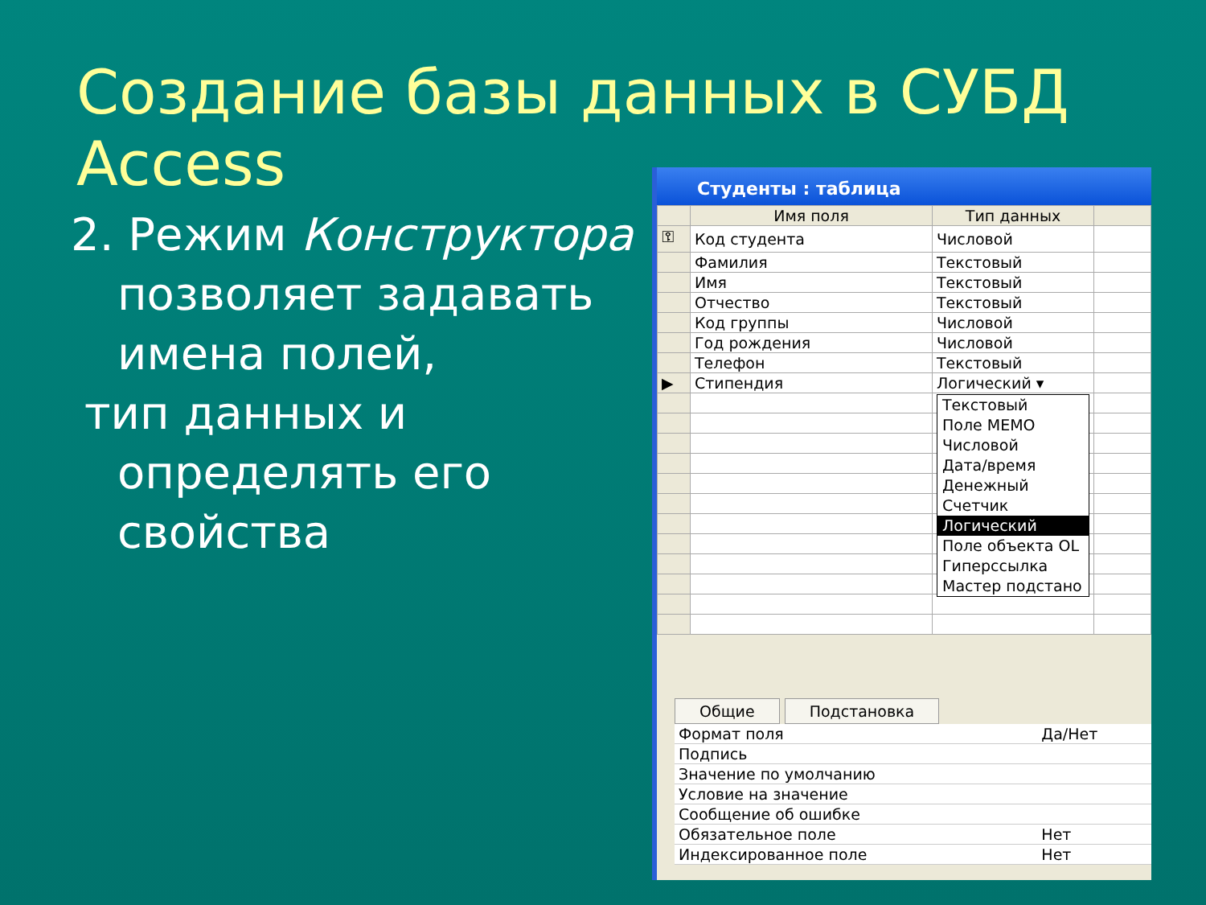Создание базы данных в СУБД Access
2. Режим Конструктора позволяет задавать имена полей,
тип данных и
определять его свойства
Студенты : таблица
| | Имя поля | Тип данных | |
| --- | --- | --- | --- |
| ⚿ | Код студента | Числовой | |
| | Фамилия | Текстовый | |
| | Имя | Текстовый | |
| | Отчество | Текстовый | |
| | Код группы | Числовой | |
| | Год рождения | Числовой | |
| | Телефон | Текстовый | |
| ▶ | Стипендия | Логический ▾ | |
Текстовый
Поле MEMO
Числовой
Дата/время
Денежный
Счетчик
Логический
Поле объекта OL
Гиперссылка
Мастер подстано
Общие Подстановка
| Формат поля | Да/Нет |
| Подпись | |
| Значение по умолчанию | |
| Условие на значение | |
| Сообщение об ошибке | |
| Обязательное поле | Нет |
| Индексированное поле | Нет |